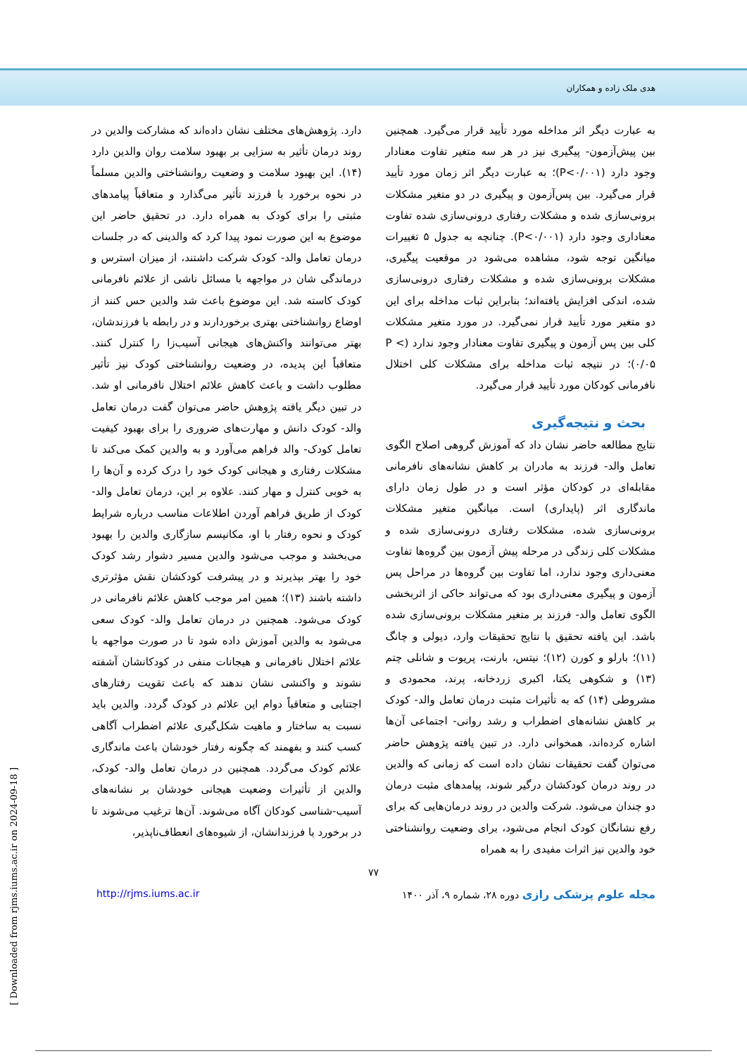هدی ملک زاده و همکاران
به عبارت دیگر اثر مداخله مورد تأیید قرار می‌گیرد. همچنین بین پیش‌آزمون- پیگیری نیز در هر سه متغیر تفاوت معنادار وجود دارد (P<۰/۰۰۱)؛ به عبارت دیگر اثر زمان مورد تأیید قرار می‌گیرد. بین پس‌آزمون و پیگیری در دو متغیر مشکلات برونی‌سازی شده و مشکلات رفتاری درونی‌سازی شده تفاوت معناداری وجود دارد (P<۰/۰۰۱). چنانچه به جدول ۵ تغییرات میانگین توجه شود، مشاهده می‌شود در موقعیت پیگیری، مشکلات برونی‌سازی شده و مشکلات رفتاری درونی‌سازی شده، اندکی افزایش یافته‌اند؛ بنابراین ثبات مداخله برای این دو متغیر مورد تأیید قرار نمی‌گیرد. در مورد متغیر مشکلات کلی بین پس آزمون و پیگیری تفاوت معنادار وجود ندارد (P < ۰/۰۵)؛ در نتیجه ثبات مداخله برای مشکلات کلی اختلال نافرمانی کودکان مورد تأیید قرار می‌گیرد.
بحث و نتیجه‌گیری
نتایج مطالعه حاضر نشان داد که آموزش گروهی اصلاح الگوی تعامل والد- فرزند به مادران بر کاهش نشانه‌های نافرمانی مقابله‌ای در کودکان مؤثر است و در طول زمان دارای ماندگاری اثر (پایداری) است. میانگین متغیر مشکلات برونی‌سازی شده، مشکلات رفتاری درونی‌سازی شده و مشکلات کلی زندگی در مرحله پیش آزمون بین گروه‌ها تفاوت معنی‌داری وجود ندارد، اما تفاوت بین گروه‌ها در مراحل پس آزمون و پیگیری معنی‌داری بود که می‌تواند حاکی از اثربخشی الگوی تعامل والد- فرزند بر متغیر مشکلات برونی‌سازی شده باشد. این یافته تحقیق با نتایج تحقیقات وارد، دیولی و چانگ (۱۱)؛ بارلو و کورن (۱۲)؛ نیتس، بارنت، پریوت و شانلی چتم (۱۳) و شکوهی یکتا، اکبری زردخانه، پرند، محمودی و مشروطی (۱۴) که به تأثیرات مثبت درمان تعامل والد- کودک بر کاهش نشانه‌های اضطراب و رشد روانی- اجتماعی آن‌ها اشاره کرده‌اند، همخوانی دارد. در تبین یافته پژوهش حاضر می‌توان گفت تحقیقات نشان داده است که زمانی که والدین در روند درمان کودکشان درگیر شوند، پیامدهای مثبت درمان دو چندان می‌شود. شرکت والدین در روند درمان‌هایی که برای رفع نشانگان کودک انجام می‌شود، برای وضعیت روانشناختی خود والدین نیز اثرات مفیدی را به همراه
دارد. پژوهش‌های مختلف نشان داده‌اند که مشارکت والدین در روند درمان تأثیر به سزایی بر بهبود سلامت روان والدین دارد (۱۴). این بهبود سلامت و وضعیت روانشناختی والدین مسلماً در نحوه برخورد با فرزند تأثیر می‌گذارد و متعاقباً پیامدهای مثبتی را برای کودک به همراه دارد. در تحقیق حاضر این موضوع به این صورت نمود پیدا کرد که والدینی که در جلسات درمان تعامل والد- کودک شرکت داشتند، از میزان استرس و درماندگی شان در مواجهه با مسائل ناشی از علائم نافرمانی کودک کاسته شد. این موضوع باعث شد والدین حس کنند از اوضاع روانشناختی بهتری برخوردارند و در رابطه با فرزندشان، بهتر می‌توانند واکنش‌های هیجانی آسیب‌زا را کنترل کنند. متعاقباً این پدیده، در وضعیت روانشناختی کودک نیز تأثیر مطلوب داشت و باعث کاهش علائم اختلال نافرمانی او شد. در تبین دیگر یافته پژوهش حاضر می‌توان گفت درمان تعامل والد- کودک دانش و مهارت‌های ضروری را برای بهبود کیفیت تعامل کودک- والد فراهم می‌آورد و به والدین کمک می‌کند تا مشکلات رفتاری و هیجانی کودک خود را درک کرده و آن‌ها را به خوبی کنترل و مهار کنند. علاوه بر این، درمان تعامل والد- کودک از طریق فراهم آوردن اطلاعات مناسب درباره شرایط کودک و نحوه رفتار با او، مکانیسم سازگاری والدین را بهبود می‌بخشد و موجب می‌شود والدین مسیر دشوار رشد کودک خود را بهتر بپذیرند و در پیشرفت کودکشان نقش مؤثرتری داشته باشند (۱۳)؛ همین امر موجب کاهش علائم نافرمانی در کودک می‌شود. همچنین در درمان تعامل والد- کودک سعی می‌شود به والدین آموزش داده شود تا در صورت مواجهه با علائم اختلال نافرمانی و هیجانات منفی در کودکانشان آشفته نشوند و واکنشی نشان ندهند که باعث تقویت رفتارهای اجتنابی و متعاقباً دوام این علائم در کودک گردد. والدین باید نسبت به ساختار و ماهیت شکل‌گیری علائم اضطراب آگاهی کسب کنند و بفهمند که چگونه رفتار خودشان باعث ماندگاری علائم کودک می‌گردد. همچنین در درمان تعامل والد- کودک، والدین از تأثیرات وضعیت هیجانی خودشان بر نشانه‌های آسیب-شناسی کودکان آگاه می‌شوند. آن‌ها ترغیب می‌شوند تا در برخورد با فرزندانشان، از شیوه‌های انعطاف‌ناپذیر،
۷۷
http://rjms.iums.ac.ir مجله علوم پزشکی رازی دوره ۲۸، شماره ۹، آذر ۱۴۰۰
[ Downloaded from rjms.iums.ac.ir on 2024-09-18 ]